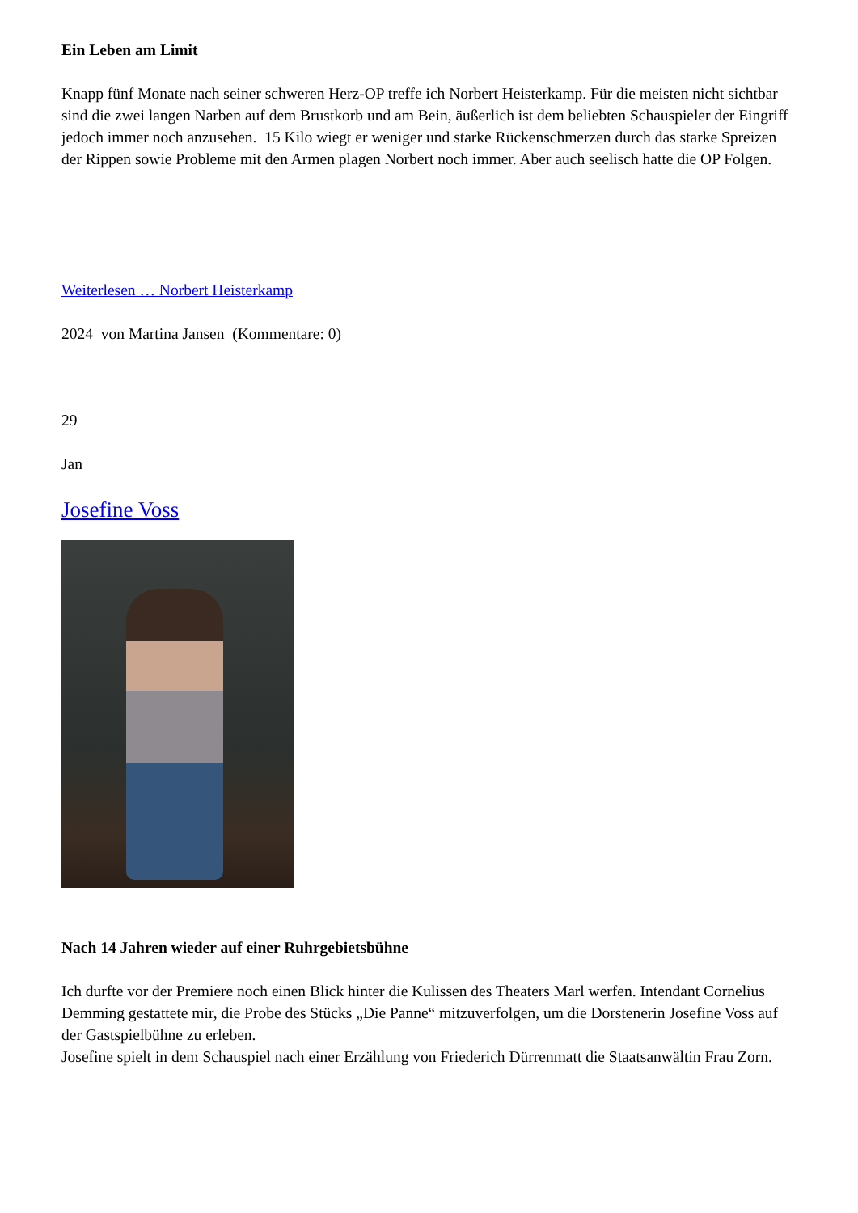Ein Leben am Limit
Knapp fünf Monate nach seiner schweren Herz-OP treffe ich Norbert Heisterkamp. Für die meisten nicht sichtbar sind die zwei langen Narben auf dem Brustkorb und am Bein, äußerlich ist dem beliebten Schauspieler der Eingriff jedoch immer noch anzusehen. 15 Kilo wiegt er weniger und starke Rückenschmerzen durch das starke Spreizen der Rippen sowie Probleme mit den Armen plagen Norbert noch immer. Aber auch seelisch hatte die OP Folgen.
Weiterlesen … Norbert Heisterkamp
2024 von Martina Jansen (Kommentare: 0)
29
Jan
Josefine Voss
Nach 14 Jahren wieder auf einer Ruhrgebietsbühne
Ich durfte vor der Premiere noch einen Blick hinter die Kulissen des Theaters Marl werfen. Intendant Cornelius Demming gestattete mir, die Probe des Stücks „Die Panne“ mitzuverfolgen, um die Dorstenerin Josefine Voss auf der Gastspielbühne zu erleben.
Josefine spielt in dem Schauspiel nach einer Erzählung von Friederich Dürrenmatt die Staatsanwältin Frau Zorn.